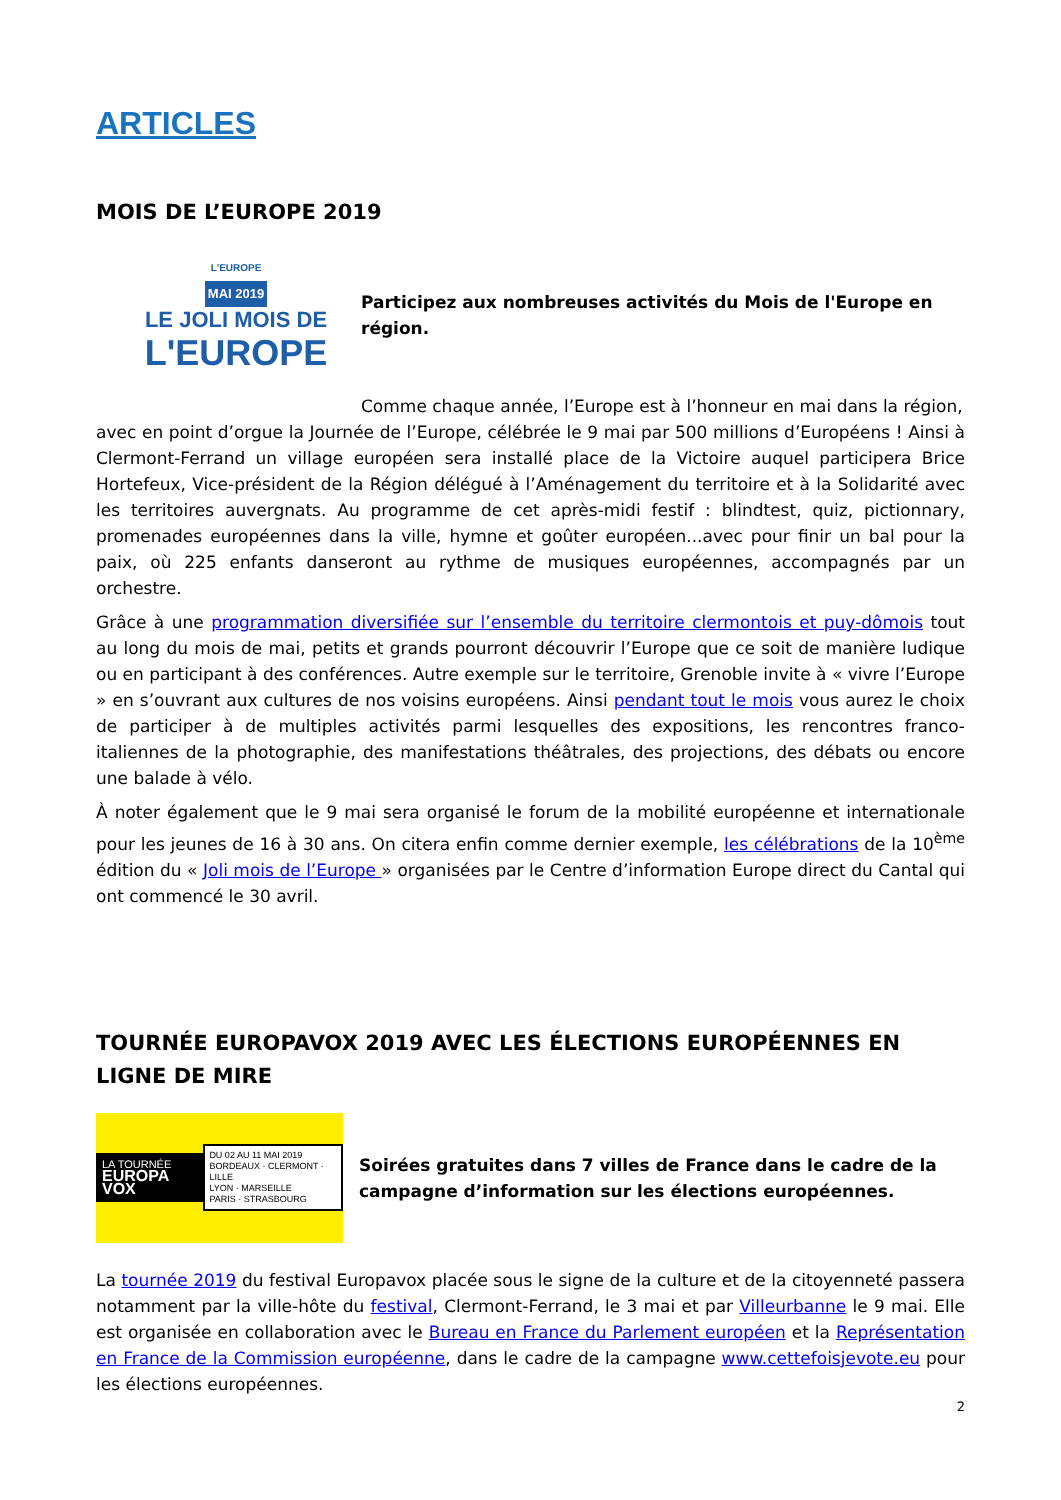ARTICLES
MOIS DE L’EUROPE 2019
L'EUROPE
MAI 2019
LE JOLI MOIS DE
L'EUROPE
Participez aux nombreuses activités du Mois de l'Europe en région.
Comme chaque année, l’Europe est à l’honneur en mai dans la région,
avec en point d’orgue la Journée de l’Europe, célébrée le 9 mai par 500 millions d’Européens ! Ainsi à Clermont-Ferrand un village européen sera installé place de la Victoire auquel participera Brice Hortefeux, Vice-président de la Région délégué à l’Aménagement du territoire et à la Solidarité avec les territoires auvergnats. Au programme de cet après-midi festif : blindtest, quiz, pictionnary, promenades européennes dans la ville, hymne et goûter européen...avec pour finir un bal pour la paix, où 225 enfants danseront au rythme de musiques européennes, accompagnés par un orchestre.
Grâce à une programmation diversifiée sur l’ensemble du territoire clermontois et puy-dômois tout au long du mois de mai, petits et grands pourront découvrir l’Europe que ce soit de manière ludique ou en participant à des conférences. Autre exemple sur le territoire, Grenoble invite à « vivre l’Europe » en s’ouvrant aux cultures de nos voisins européens. Ainsi pendant tout le mois vous aurez le choix de participer à de multiples activités parmi lesquelles des expositions, les rencontres franco-italiennes de la photographie, des manifestations théâtrales, des projections, des débats ou encore une balade à vélo.
À noter également que le 9 mai sera organisé le forum de la mobilité européenne et internationale pour les jeunes de 16 à 30 ans. On citera enfin comme dernier exemple, les célébrations de la 10<sup>ème</sup> édition du « Joli mois de l’Europe » organisées par le Centre d’information Europe direct du Cantal qui ont commencé le 30 avril.
TOURNÉE EUROPAVOX 2019 AVEC LES ÉLECTIONS EUROPÉENNES EN LIGNE DE MIRE
LA TOURNÉE
EUROPA VOX
DU 02 AU 11 MAI 2019
BORDEAUX · CLERMONT · LILLE
LYON · MARSEILLE
PARIS · STRASBOURG
Soirées gratuites dans 7 villes de France dans le cadre de la campagne d’information sur les élections européennes.
La tournée 2019 du festival Europavox placée sous le signe de la culture et de la citoyenneté passera notamment par la ville-hôte du festival, Clermont-Ferrand, le 3 mai et par Villeurbanne le 9 mai. Elle est organisée en collaboration avec le Bureau en France du Parlement européen et la Représentation en France de la Commission européenne, dans le cadre de la campagne www.cettefoisjevote.eu pour les élections européennes.
2